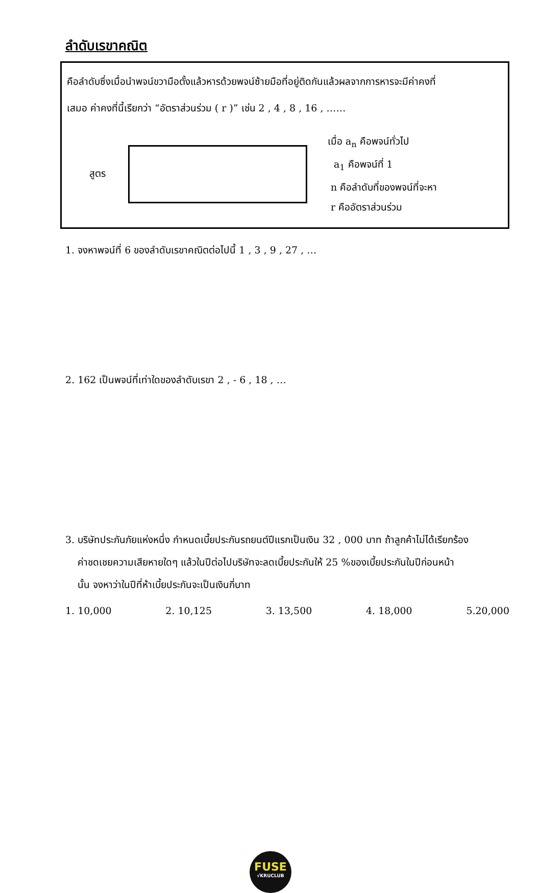ลำดับเรขาคณิต
คือลำดับซึ่งเมื่อนำพจน์ขวามือตั้งแล้วหารด้วยพจน์ซ้ายมือที่อยู่ติดกันแล้วผลจากการหารจะมีค่าคงที่
เสมอ ค่าคงที่นี้เรียกว่า “อัตราส่วนร่วม ( r )” เช่น 2 , 4 , 8 , 16 , ……
สูตร
เมื่อ a<sub>n</sub> คือพจน์ทั่วไป
a<sub>1</sub> คือพจน์ที่ 1
n คือลำดับที่ของพจน์ที่จะหา
r คืออัตราส่วนร่วม
1. จงหาพจน์ที่ 6 ของลำดับเรขาคณิตต่อไปนี้ 1 , 3 , 9 , 27 , …
2. 162 เป็นพจน์ที่เท่าใดของลำดับเรขา 2 , - 6 , 18 , …
3. บริษัทประกันภัยแห่งหนึ่ง กำหนดเบี้ยประกันรถยนต์ปีแรกเป็นเงิน 32 , 000 บาท ถ้าลูกค้าไม่ได้เรียกร้อง
ค่าชดเชยความเสียหายใดๆ แล้วในปีต่อไปบริษัทจะลดเบี้ยประกันให้ 25 %ของเบี้ยประกันในปีก่อนหน้า
นั้น จงหาว่าในปีที่ห้าเบี้ยประกันจะเป็นเงินกี่บาท
1. 10,000 2. 10,125 3. 13,500 4. 18,000 5.20,000
FUSE
√KRUCLUB